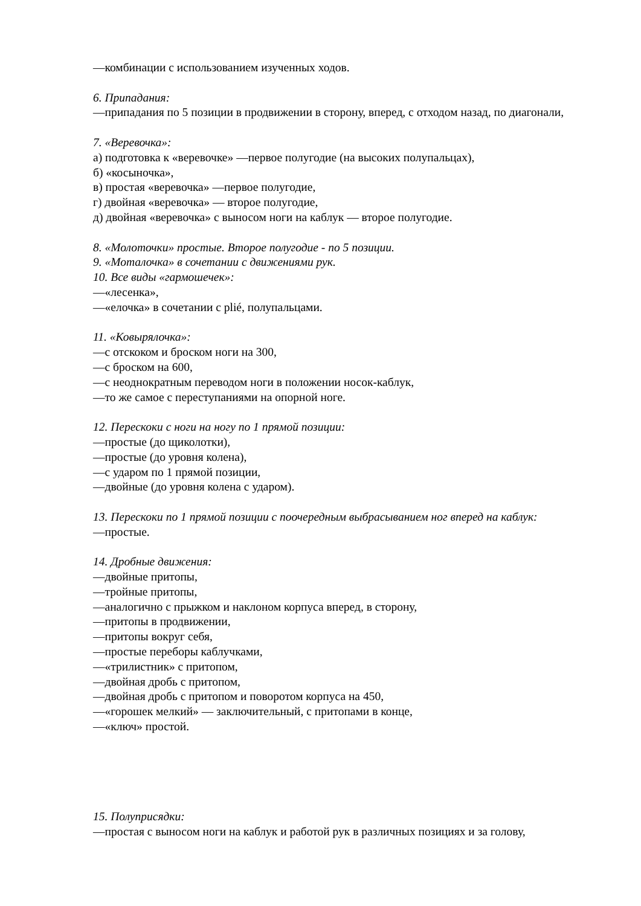—комбинации с использованием изученных ходов.
6. Припадания:
—припадания по 5 позиции в продвижении в сторону, вперед, с отходом назад, по диагонали,
7. «Веревочка»:
а) подготовка к «веревочке» —первое полугодие (на высоких полупальцах),
б) «косыночка»,
в) простая «веревочка» —первое полугодие,
г) двойная «веревочка» — второе полугодие,
д) двойная «веревочка» с выносом ноги на каблук — второе полугодие.
8. «Молоточки» простые. Второе полугодие - по 5 позиции.
9. «Моталочка» в сочетании с движениями рук.
10. Все виды «гармошечек»:
—«лесенка»,
—«елочка» в сочетании с plié, полупальцами.
11. «Ковырялочка»:
—с отскоком и броском ноги на 300,
—с броском на 600,
—с неоднократным переводом ноги в положении носок-каблук,
—то же самое с переступаниями на опорной ноге.
12. Перескоки с ноги на ногу по 1 прямой позиции:
—простые (до щиколотки),
—простые (до уровня колена),
—с ударом по 1 прямой позиции,
—двойные (до уровня колена с ударом).
13. Перескоки по 1 прямой позиции с поочередным выбрасыванием ног вперед на каблук:
—простые.
14. Дробные движения:
—двойные притопы,
—тройные притопы,
—аналогично с прыжком и наклоном корпуса вперед, в сторону,
—притопы в продвижении,
—притопы вокруг себя,
—простые переборы каблучками,
—«трилистник» с притопом,
—двойная дробь с притопом,
—двойная дробь с притопом и поворотом корпуса на 450,
—«горошек мелкий» — заключительный, с притопами в конце,
—«ключ» простой.
15. Полуприсядки:
—простая с выносом ноги на каблук и работой рук в различных позициях и за голову,